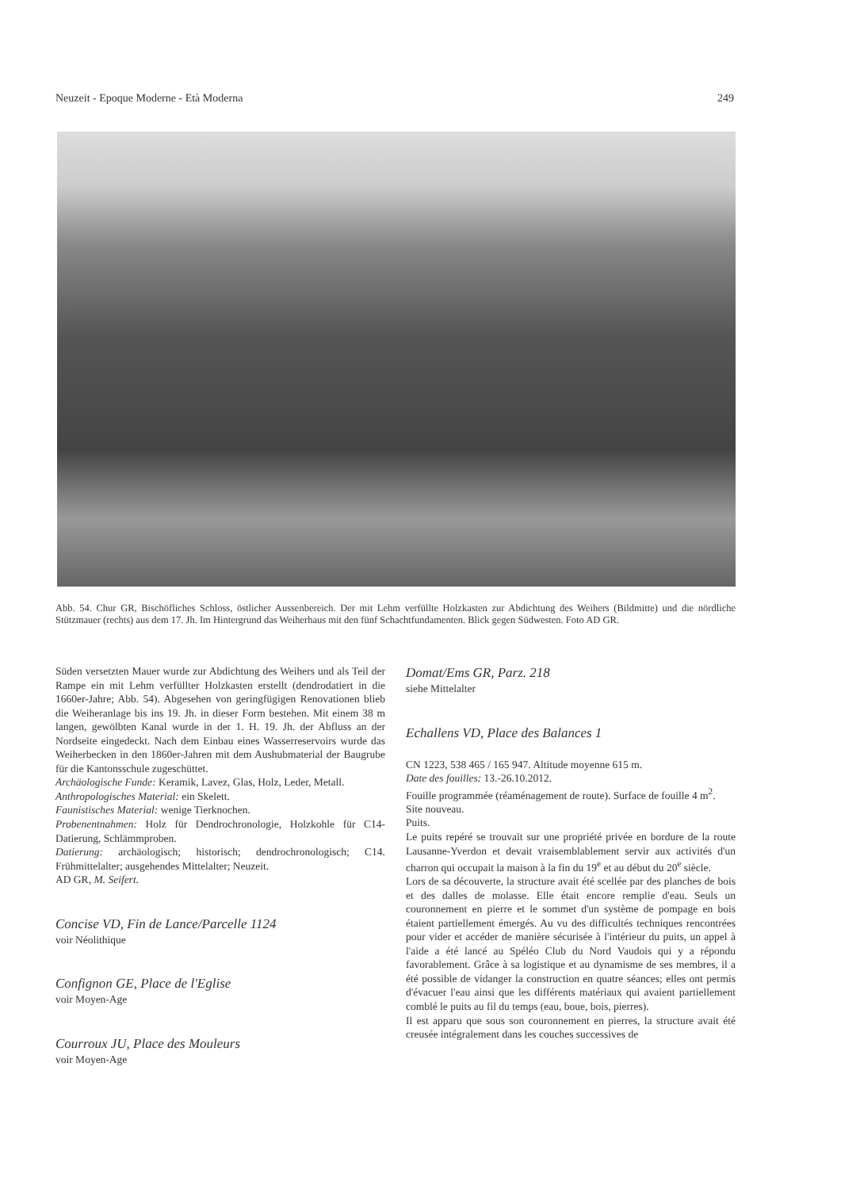Neuzeit - Epoque Moderne - Età Moderna 249
Abb. 54. Chur GR, Bischöfliches Schloss, östlicher Aussenbereich. Der mit Lehm verfüllte Holzkasten zur Abdichtung des Weihers (Bildmitte) und die nördliche Stützmauer (rechts) aus dem 17. Jh. Im Hintergrund das Weiherhaus mit den fünf Schachtfundamenten. Blick gegen Südwesten. Foto AD GR.
Süden versetzten Mauer wurde zur Abdichtung des Weihers und als Teil der Rampe ein mit Lehm verfüllter Holzkasten erstellt (dendrodatiert in die 1660er-Jahre; Abb. 54). Abgesehen von geringfügigen Renovationen blieb die Weiheranlage bis ins 19. Jh. in dieser Form bestehen. Mit einem 38 m langen, gewölbten Kanal wurde in der 1. H. 19. Jh. der Abfluss an der Nordseite eingedeckt. Nach dem Einbau eines Wasserreservoirs wurde das Weiherbecken in den 1860er-Jahren mit dem Aushubmaterial der Baugrube für die Kantonsschule zugeschüttet.
Archäologische Funde: Keramik, Lavez, Glas, Holz, Leder, Metall.
Anthropologisches Material: ein Skelett.
Faunistisches Material: wenige Tierknochen.
Probenentnahmen: Holz für Dendrochronologie, Holzkohle für C14-Datierung, Schlämmproben.
Datierung: archäologisch; historisch; dendrochronologisch; C14. Frühmittelalter; ausgehendes Mittelalter; Neuzeit.
AD GR, M. Seifert.
Concise VD, Fin de Lance/Parcelle 1124
voir Néolithique
Confignon GE, Place de l'Eglise
voir Moyen-Age
Courroux JU, Place des Mouleurs
voir Moyen-Age
Domat/Ems GR, Parz. 218
siehe Mittelalter
Echallens VD, Place des Balances 1
CN 1223, 538 465 / 165 947. Altitude moyenne 615 m.
Date des fouilles: 13.-26.10.2012.
Fouille programmée (réaménagement de route). Surface de fouille 4 m<sup>2</sup>.
Site nouveau.
Puits.
Le puits repéré se trouvait sur une propriété privée en bordure de la route Lausanne-Yverdon et devait vraisemblablement servir aux activités d'un charron qui occupait la maison à la fin du 19<sup>e</sup> et au début du 20<sup>e</sup> siècle.
Lors de sa découverte, la structure avait été scellée par des planches de bois et des dalles de molasse. Elle était encore remplie d'eau. Seuls un couronnement en pierre et le sommet d'un système de pompage en bois étaient partiellement émergés. Au vu des difficultés techniques rencontrées pour vider et accéder de manière sécurisée à l'intérieur du puits, un appel à l'aide a été lancé au Spéléo Club du Nord Vaudois qui y a répondu favorablement. Grâce à sa logistique et au dynamisme de ses membres, il a été possible de vidanger la construction en quatre séances; elles ont permis d'évacuer l'eau ainsi que les différents matériaux qui avaient partiellement comblé le puits au fil du temps (eau, boue, bois, pierres).
Il est apparu que sous son couronnement en pierres, la structure avait été creusée intégralement dans les couches successives de